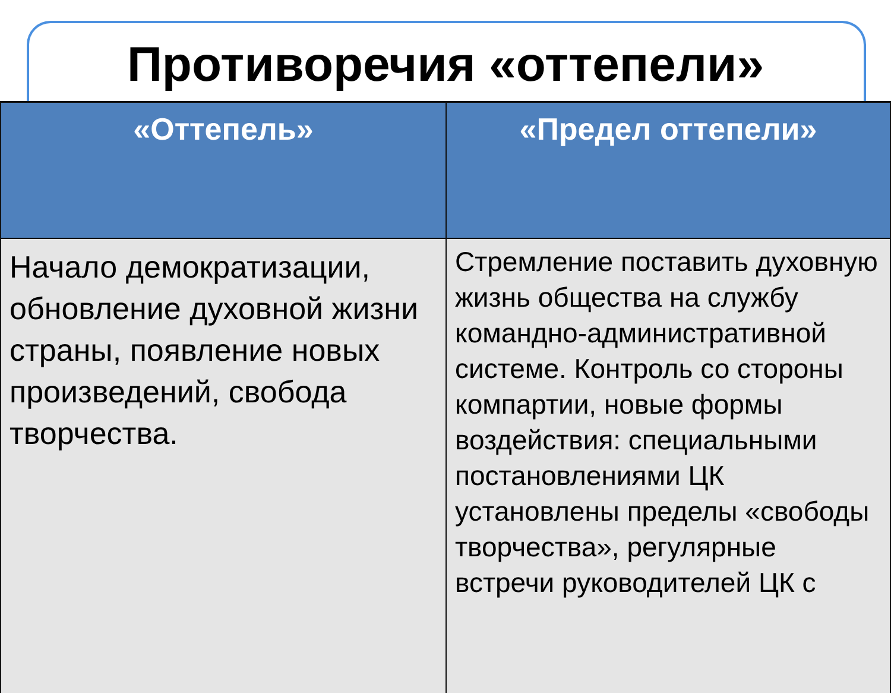Противоречия «оттепели»
| «Оттепель» | «Предел оттепели» |
| --- | --- |
| Начало демократизации, обновление духовной жизни страны, появление новых произведений, свобода творчества. | Стремление поставить духовную жизнь общества на службу командно-административной системе. Контроль со стороны компартии, новые формы воздействия: специальными постановлениями ЦК установлены пределы «свободы творчества», регулярные встречи руководителей ЦК с |